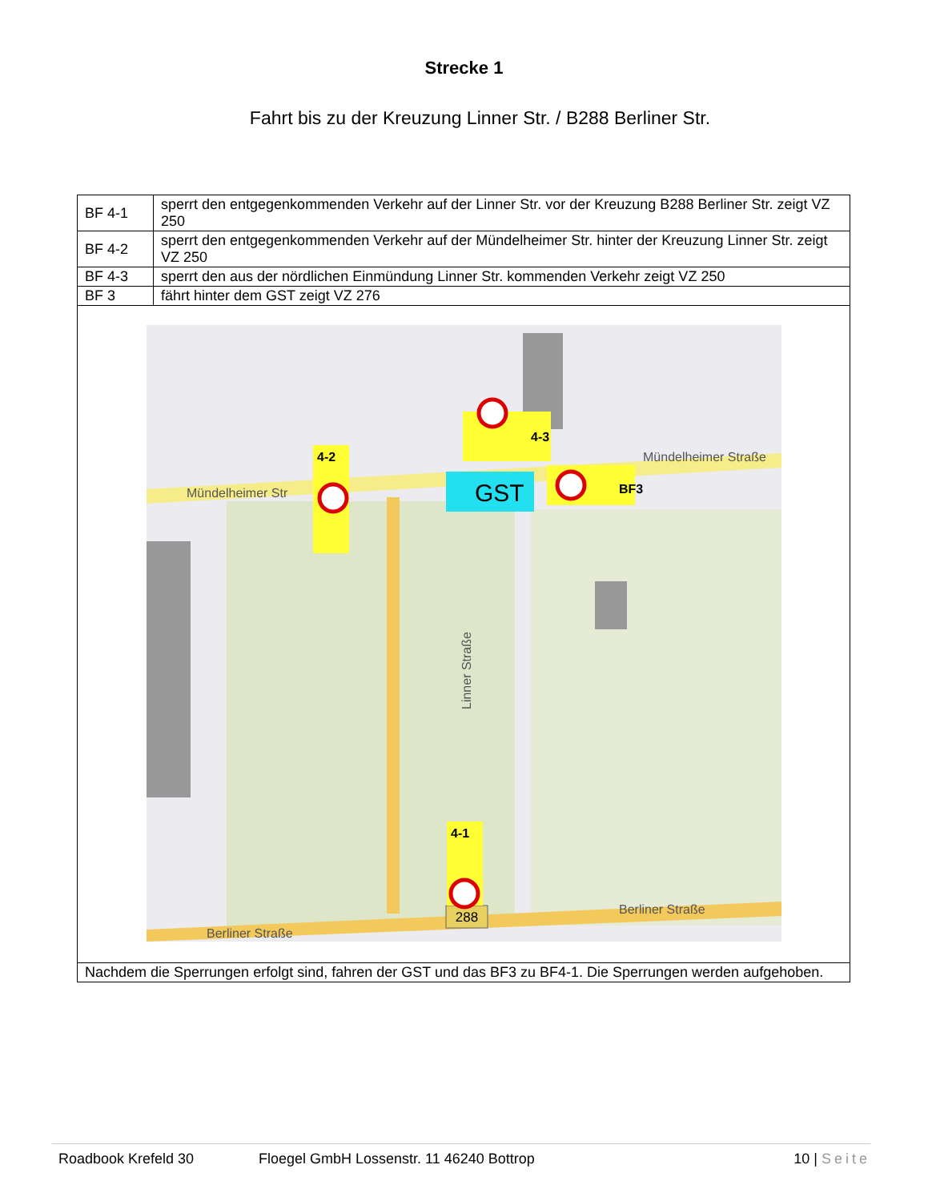Strecke 1
Fahrt bis zu der Kreuzung Linner Str. / B288 Berliner Str.
| BF 4-1 | sperrt den entgegenkommenden Verkehr auf der Linner Str. vor der Kreuzung B288 Berliner Str. zeigt VZ 250 |
| BF 4-2 | sperrt den entgegenkommenden Verkehr auf der Mündelheimer Str. hinter der Kreuzung Linner Str. zeigt VZ 250 |
| BF 4-3 | sperrt den aus der nördlichen Einmündung Linner Str. kommenden Verkehr zeigt VZ 250 |
| BF 3 | fährt hinter dem GST zeigt VZ 276 |
| 288 Mündelheimer Str Mündelheimer Straße Berliner Straße Berliner Straße 4-3 4-2 4-1 GST BF3 Linner Straße | |
| Nachdem die Sperrungen erfolgt sind, fahren der GST und das BF3 zu BF4-1. Die Sperrungen werden aufgehoben. | |
Roadbook Krefeld 30 Floegel GmbH Lossenstr. 11 46240 Bottrop 10 | Seite